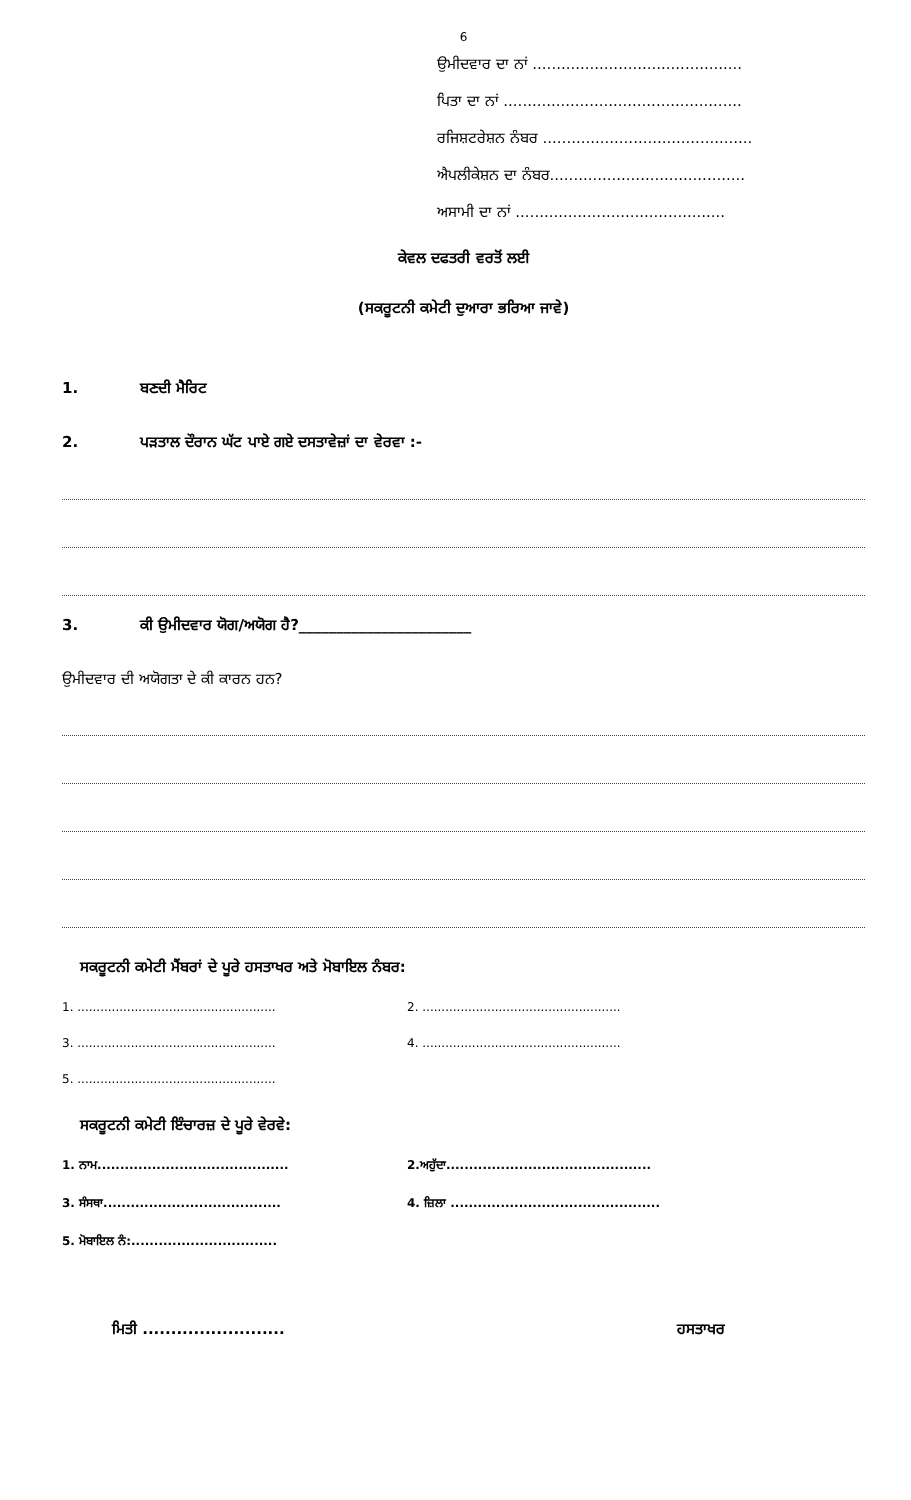6
ਉਮੀਦਵਾਰ ਦਾ ਨਾਂ ............................................
ਪਿਤਾ ਦਾ ਨਾਂ ..................................................
ਰਜਿਸ਼ਟਰੇਸ਼ਨ ਨੰਬਰ ............................................
ਐਪਲੀਕੇਸ਼ਨ ਦਾ ਨੰਬਰ.........................................
ਅਸਾਮੀ ਦਾ ਨਾਂ ............................................
ਕੇਵਲ ਦਫਤਰੀ ਵਰਤੋਂ ਲਈ
(ਸਕਰੂਟਨੀ ਕਮੇਟੀ ਦੁਆਰਾ ਭਰਿਆ ਜਾਵੇ)
1. ਬਣਦੀ ਮੈਰਿਟ
2. ਪੜਤਾਲ ਦੌਰਾਨ ਘੱਟ ਪਾਏ ਗਏ ਦਸਤਾਵੇਜ਼ਾਂ ਦਾ ਵੇਰਵਾ :-
3. ਕੀ ਉਮੀਦਵਾਰ ਯੋਗ/ਅਯੋਗ ਹੈ?_______________________
ਉਮੀਦਵਾਰ ਦੀ ਅਯੋਗਤਾ ਦੇ ਕੀ ਕਾਰਨ ਹਨ?
ਸਕਰੂਟਨੀ ਕਮੇਟੀ ਮੈਂਬਰਾਂ ਦੇ ਪੂਰੇ ਹਸਤਾਖਰ ਅਤੇ ਮੋਬਾਇਲ ਨੰਬਰ:
1. ....................................................
2. ....................................................
3. ....................................................
4. ....................................................
5. ....................................................
ਸਕਰੂਟਨੀ ਕਮੇਟੀ ਇੰਚਾਰਜ਼ ਦੇ ਪੂਰੇ ਵੇਰਵੇ:
1. ਨਾਮ..........................................
2.ਅਹੁੱਦਾ.............................................
3. ਸੰਸਥਾ....................................... 4. ਜ਼ਿਲਾ ..............................................
5. ਮੋਬਾਇਲ ਨੰ:................................
ਮਿਤੀ ......................... ਹਸਤਾਖਰ